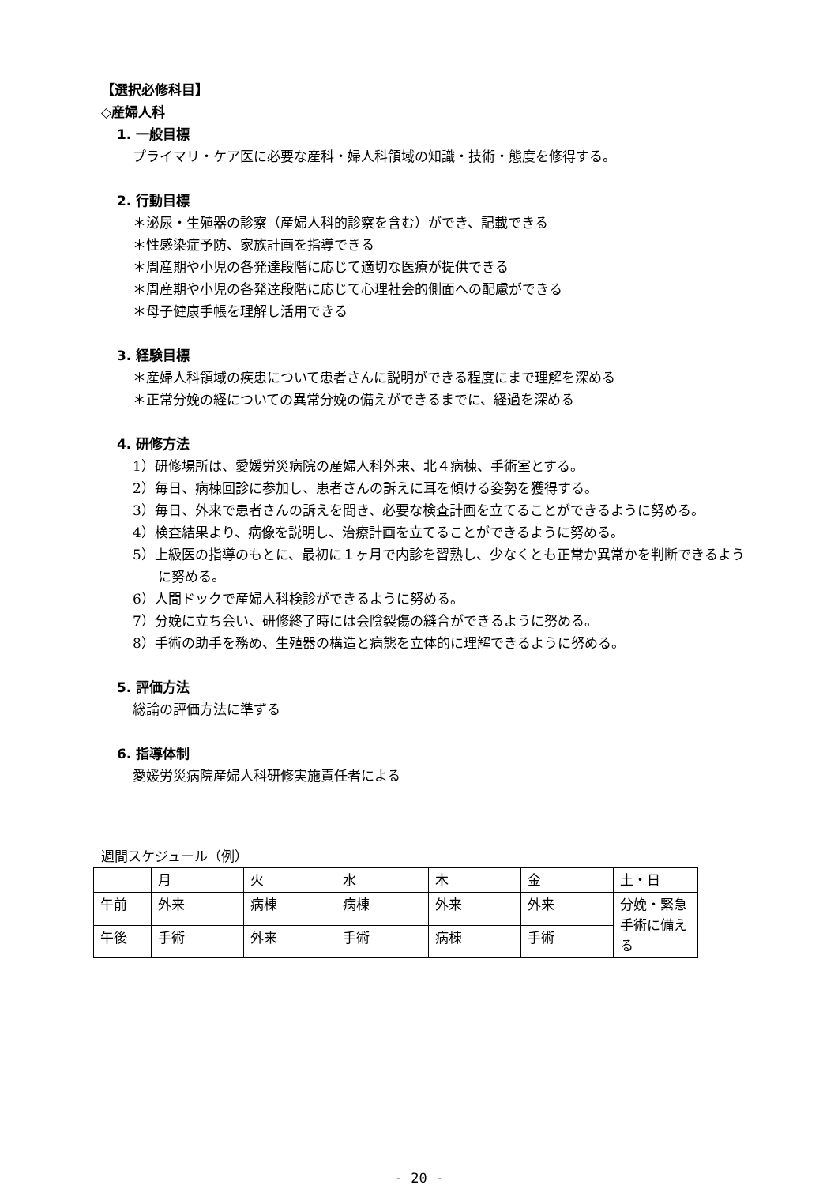【選択必修科目】
◇産婦人科
1. 一般目標
プライマリ・ケア医に必要な産科・婦人科領域の知識・技術・態度を修得する。
2. 行動目標
＊泌尿・生殖器の診察（産婦人科的診察を含む）ができ、記載できる
＊性感染症予防、家族計画を指導できる
＊周産期や小児の各発達段階に応じて適切な医療が提供できる
＊周産期や小児の各発達段階に応じて心理社会的側面への配慮ができる
＊母子健康手帳を理解し活用できる
3. 経験目標
＊産婦人科領域の疾患について患者さんに説明ができる程度にまで理解を深める
＊正常分娩の経についての異常分娩の備えができるまでに、経過を深める
4. 研修方法
1）研修場所は、愛媛労災病院の産婦人科外来、北４病棟、手術室とする。
2）毎日、病棟回診に参加し、患者さんの訴えに耳を傾ける姿勢を獲得する。
3）毎日、外来で患者さんの訴えを聞き、必要な検査計画を立てることができるように努める。
4）検査結果より、病像を説明し、治療計画を立てることができるように努める。
5）上級医の指導のもとに、最初に１ヶ月で内診を習熟し、少なくとも正常か異常かを判断できるように努める。
6）人間ドックで産婦人科検診ができるように努める。
7）分娩に立ち会い、研修終了時には会陰裂傷の縫合ができるように努める。
8）手術の助手を務め、生殖器の構造と病態を立体的に理解できるように努める。
5. 評価方法
総論の評価方法に準ずる
6. 指導体制
愛媛労災病院産婦人科研修実施責任者による
週間スケジュール（例）
| | 月 | 火 | 水 | 木 | 金 | 土・日 |
| 午前 | 外来 | 病棟 | 病棟 | 外来 | 外来 | 分娩・緊急手術に備える |
| 午後 | 手術 | 外来 | 手術 | 病棟 | 手術 | |
- 20 -